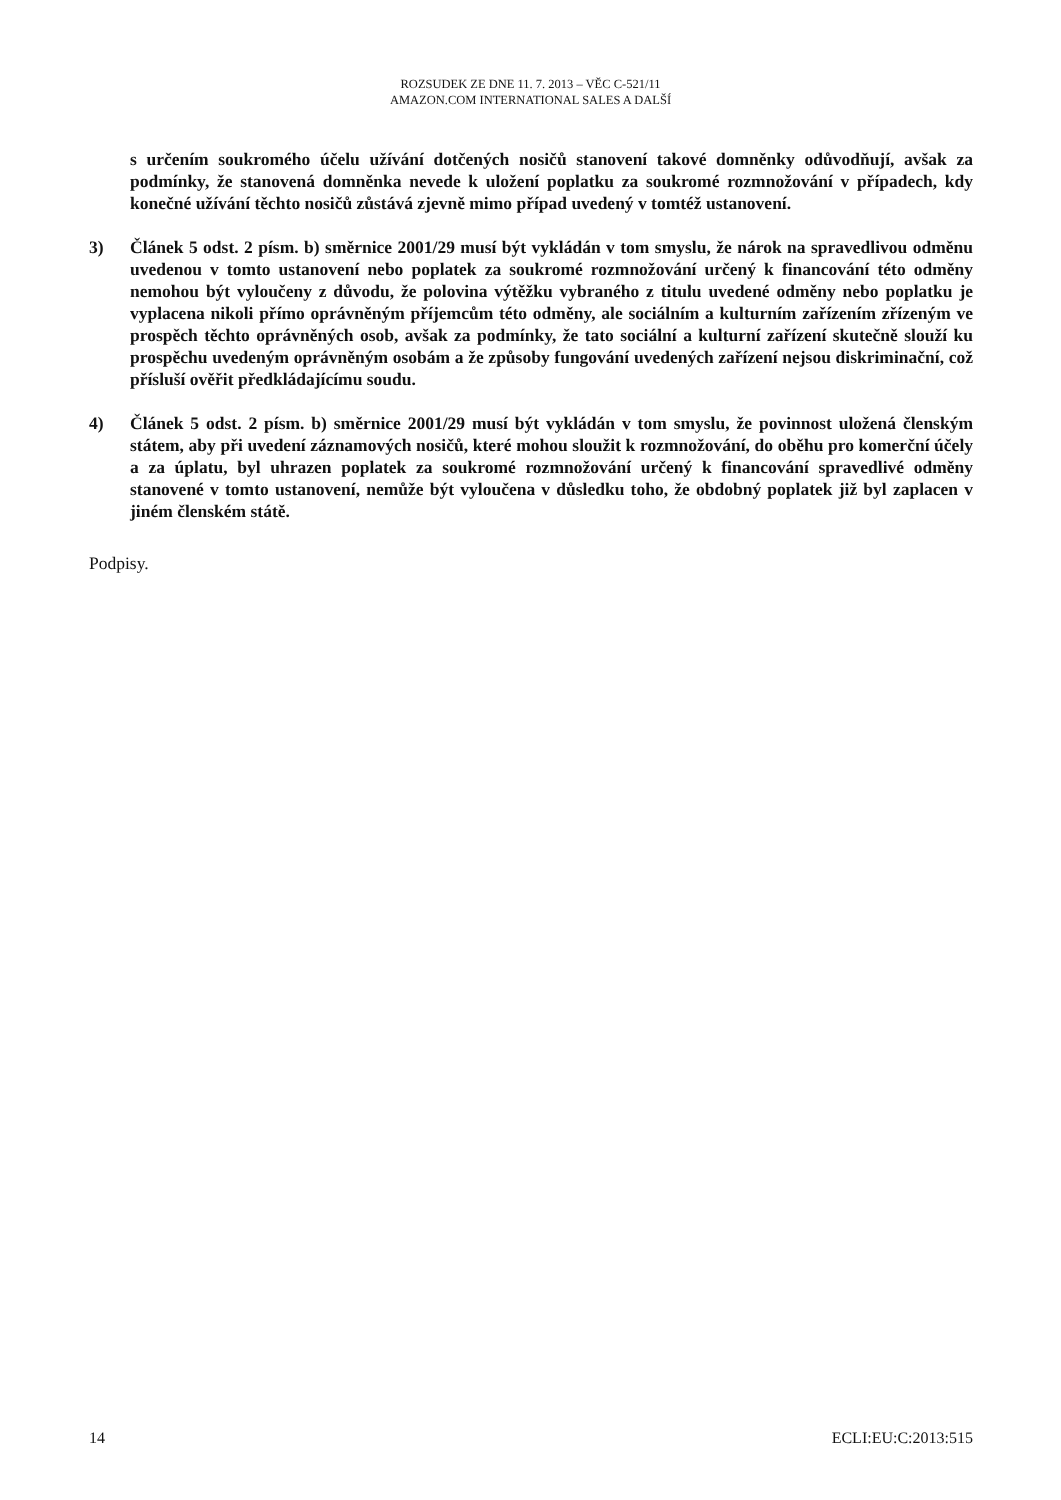ROZSUDEK ZE DNE 11. 7. 2013 – VĚC C-521/11
AMAZON.COM INTERNATIONAL SALES A DALŠÍ
s určením soukromého účelu užívání dotčených nosičů stanovení takové domněnky odůvodňují, avšak za podmínky, že stanovená domněnka nevede k uložení poplatku za soukromé rozmnožování v případech, kdy konečné užívání těchto nosičů zůstává zjevně mimo případ uvedený v tomtéž ustanovení.
3) Článek 5 odst. 2 písm. b) směrnice 2001/29 musí být vykládán v tom smyslu, že nárok na spravedlivou odměnu uvedenou v tomto ustanovení nebo poplatek za soukromé rozmnožování určený k financování této odměny nemohou být vyloučeny z důvodu, že polovina výtěžku vybraného z titulu uvedené odměny nebo poplatku je vyplacena nikoli přímo oprávněným příjemcům této odměny, ale sociálním a kulturním zařízením zřízeným ve prospěch těchto oprávněných osob, avšak za podmínky, že tato sociální a kulturní zařízení skutečně slouží ku prospěchu uvedeným oprávněným osobám a že způsoby fungování uvedených zařízení nejsou diskriminační, což přísluší ověřit předkládajícímu soudu.
4) Článek 5 odst. 2 písm. b) směrnice 2001/29 musí být vykládán v tom smyslu, že povinnost uložená členským státem, aby při uvedení záznamových nosičů, které mohou sloužit k rozmnožování, do oběhu pro komerční účely a za úplatu, byl uhrazen poplatek za soukromé rozmnožování určený k financování spravedlivé odměny stanovené v tomto ustanovení, nemůže být vyloučena v důsledku toho, že obdobný poplatek již byl zaplacen v jiném členském státě.
Podpisy.
14 ECLI:EU:C:2013:515